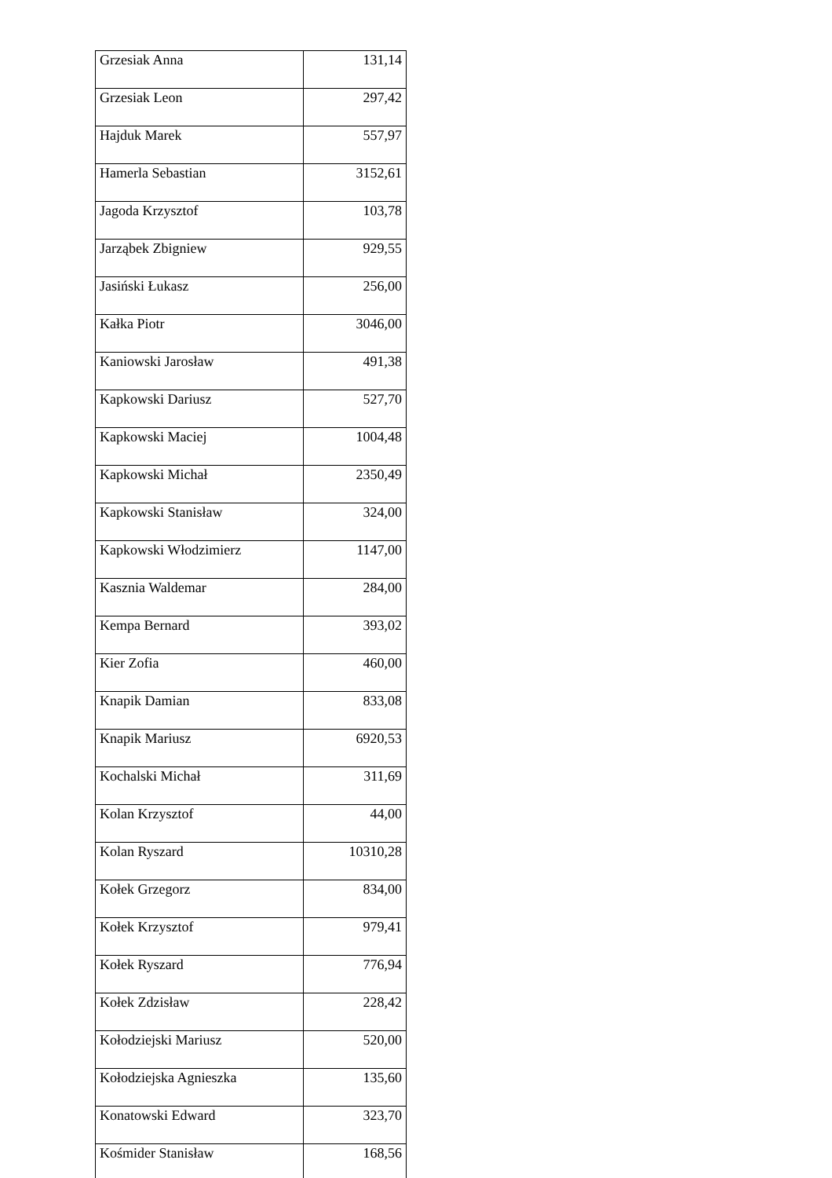| Grzesiak Anna | 131,14 |
| Grzesiak Leon | 297,42 |
| Hajduk Marek | 557,97 |
| Hamerla Sebastian | 3152,61 |
| Jagoda Krzysztof | 103,78 |
| Jarząbek Zbigniew | 929,55 |
| Jasiński Łukasz | 256,00 |
| Kałka Piotr | 3046,00 |
| Kaniowski Jarosław | 491,38 |
| Kapkowski Dariusz | 527,70 |
| Kapkowski Maciej | 1004,48 |
| Kapkowski Michał | 2350,49 |
| Kapkowski Stanisław | 324,00 |
| Kapkowski Włodzimierz | 1147,00 |
| Kasznia Waldemar | 284,00 |
| Kempa Bernard | 393,02 |
| Kier Zofia | 460,00 |
| Knapik Damian | 833,08 |
| Knapik Mariusz | 6920,53 |
| Kochalski Michał | 311,69 |
| Kolan Krzysztof | 44,00 |
| Kolan Ryszard | 10310,28 |
| Kołek Grzegorz | 834,00 |
| Kołek Krzysztof | 979,41 |
| Kołek Ryszard | 776,94 |
| Kołek Zdzisław | 228,42 |
| Kołodziejski Mariusz | 520,00 |
| Kołodziejska Agnieszka | 135,60 |
| Konatowski Edward | 323,70 |
| Kośmider Stanisław | 168,56 |